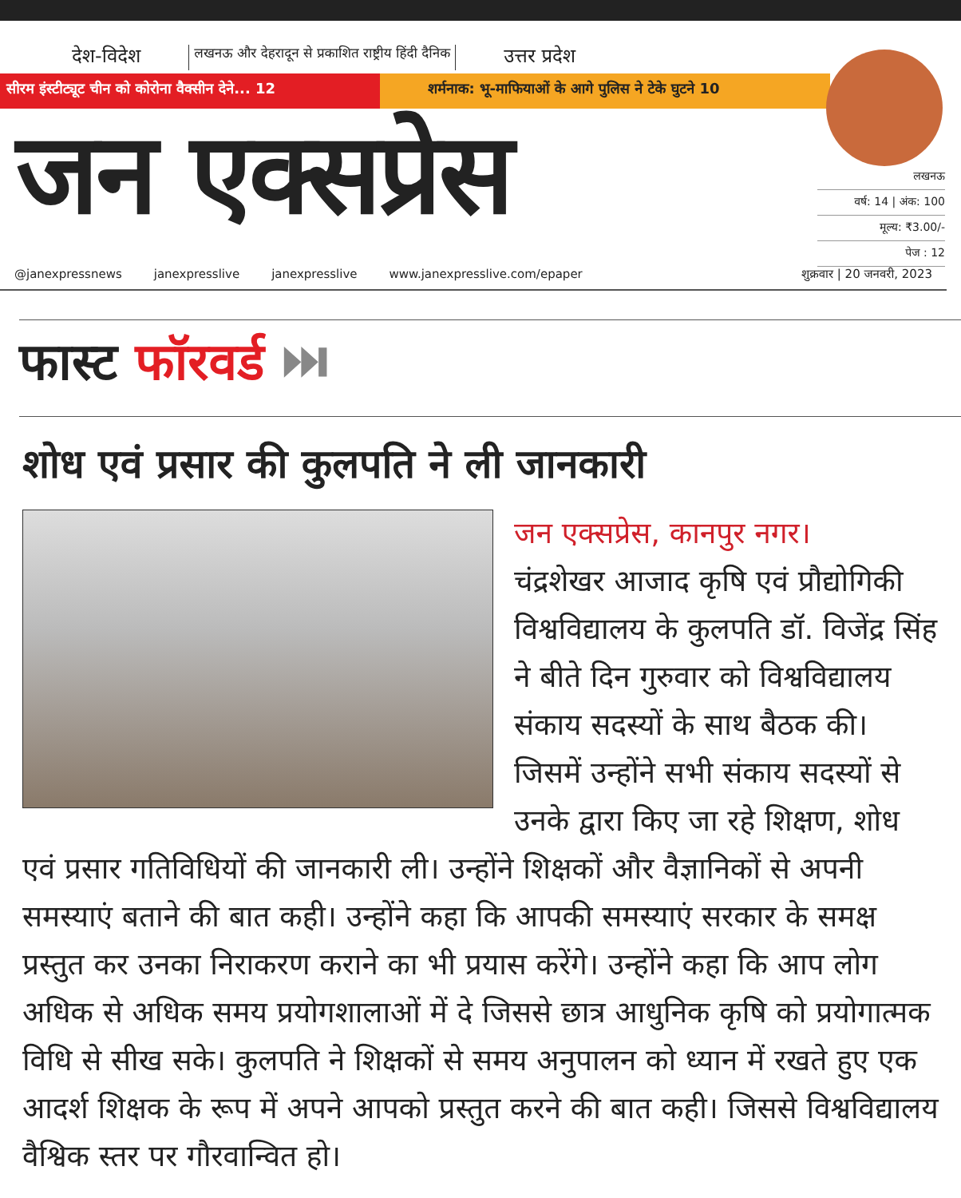देश-विदेश लखनऊ और देहरादून से प्रकाशित राष्ट्रीय हिंदी दैनिक उत्तर प्रदेश
सीरम इंस्टीट्यूट चीन को कोरोना वैक्सीन देने... 12
शर्मनाक: भू-माफियाओं के आगे पुलिस ने टेके घुटने 10
जन एक्सप्रेस
लखनऊ
वर्ष: 14 | अंक: 100
मूल्य: ₹3.00/-
पेज : 12
@janexpressnews janexpresslive janexpresslive www.janexpresslive.com/epaper शुक्रवार | 20 जनवरी, 2023
फास्ट फॉरवर्ड ⏭
शोध एवं प्रसार की कुलपति ने ली जानकारी
जन एक्सप्रेस, कानपुर नगर।
चंद्रशेखर आजाद कृषि एवं प्रौद्योगिकी विश्वविद्यालय के कुलपति डॉ. विजेंद्र सिंह ने बीते दिन गुरुवार को विश्वविद्यालय संकाय सदस्यों के साथ बैठक की। जिसमें उन्होंने सभी संकाय सदस्यों से उनके द्वारा किए जा रहे शिक्षण, शोध एवं प्रसार गतिविधियों की जानकारी ली। उन्होंने शिक्षकों और वैज्ञानिकों से अपनी समस्याएं बताने की बात कही। उन्होंने कहा कि आपकी समस्याएं सरकार के समक्ष प्रस्तुत कर उनका निराकरण कराने का भी प्रयास करेंगे। उन्होंने कहा कि आप लोग अधिक से अधिक समय प्रयोगशालाओं में दे जिससे छात्र आधुनिक कृषि को प्रयोगात्मक विधि से सीख सके। कुलपति ने शिक्षकों से समय अनुपालन को ध्यान में रखते हुए एक आदर्श शिक्षक के रूप में अपने आपको प्रस्तुत करने की बात कही। जिससे विश्वविद्यालय वैश्विक स्तर पर गौरवान्वित हो।